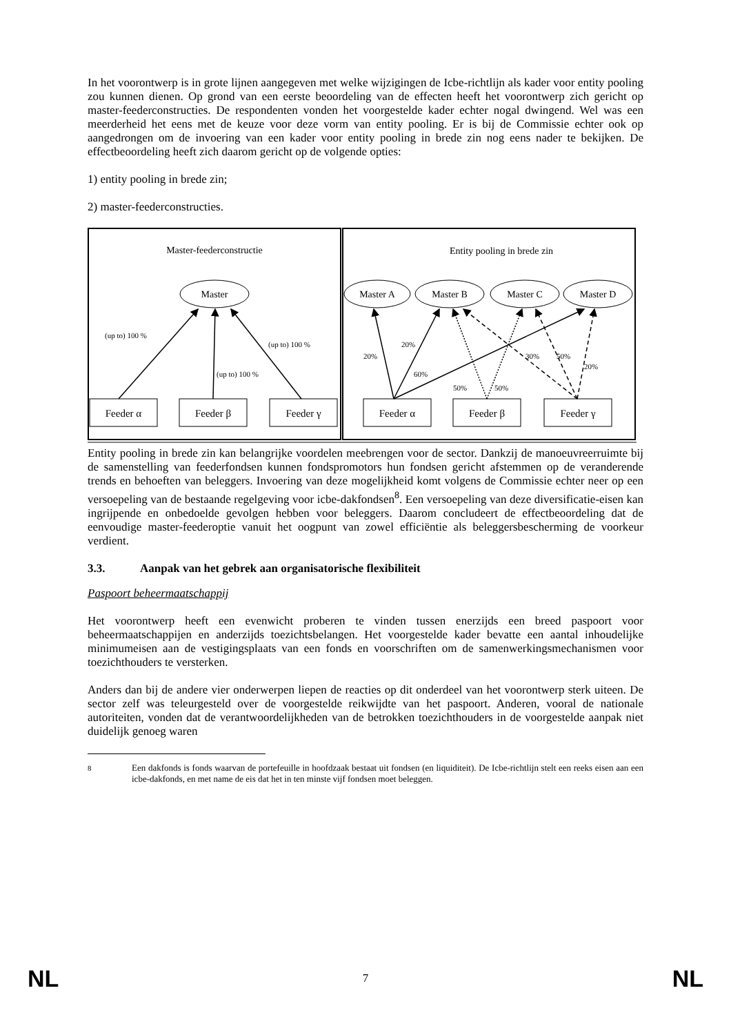In het voorontwerp is in grote lijnen aangegeven met welke wijzigingen de Icbe-richtlijn als kader voor entity pooling zou kunnen dienen. Op grond van een eerste beoordeling van de effecten heeft het voorontwerp zich gericht op master-feederconstructies. De respondenten vonden het voorgestelde kader echter nogal dwingend. Wel was een meerderheid het eens met de keuze voor deze vorm van entity pooling. Er is bij de Commissie echter ook op aangedrongen om de invoering van een kader voor entity pooling in brede zin nog eens nader te bekijken. De effectbeoordeling heeft zich daarom gericht op de volgende opties:
1) entity pooling in brede zin;
2) master-feederconstructies.
Master-feederconstructie
Entity pooling in brede zin
Master
Master A
Master B
Master C
Master D
(up to) 100 %
(up to) 100 %
(up to) 100 %
20%
20%
60%
50%
50%
30%
50%
20%
Feeder α
Feeder β
Feeder γ
Feeder α
Feeder β
Feeder γ
Entity pooling in brede zin kan belangrijke voordelen meebrengen voor de sector. Dankzij de manoeuvreerruimte bij de samenstelling van feederfondsen kunnen fondspromotors hun fondsen gericht afstemmen op de veranderende trends en behoeften van beleggers. Invoering van deze mogelijkheid komt volgens de Commissie echter neer op een versoepeling van de bestaande regelgeving voor icbe-dakfondsen<sup>8</sup>. Een versoepeling van deze diversificatie-eisen kan ingrijpende en onbedoelde gevolgen hebben voor beleggers. Daarom concludeert de effectbeoordeling dat de eenvoudige master-feederoptie vanuit het oogpunt van zowel efficiëntie als beleggersbescherming de voorkeur verdient.
3.3. Aanpak van het gebrek aan organisatorische flexibiliteit
Paspoort beheermaatschappij
Het voorontwerp heeft een evenwicht proberen te vinden tussen enerzijds een breed paspoort voor beheermaatschappijen en anderzijds toezichtsbelangen. Het voorgestelde kader bevatte een aantal inhoudelijke minimumeisen aan de vestigingsplaats van een fonds en voorschriften om de samenwerkingsmechanismen voor toezichthouders te versterken.
Anders dan bij de andere vier onderwerpen liepen de reacties op dit onderdeel van het voorontwerp sterk uiteen. De sector zelf was teleurgesteld over de voorgestelde reikwijdte van het paspoort. Anderen, vooral de nationale autoriteiten, vonden dat de verantwoordelijkheden van de betrokken toezichthouders in de voorgestelde aanpak niet duidelijk genoeg waren
<sup>8</sup> Een dakfonds is fonds waarvan de portefeuille in hoofdzaak bestaat uit fondsen (en liquiditeit). De Icbe-richtlijn stelt een reeks eisen aan een icbe-dakfonds, en met name de eis dat het in ten minste vijf fondsen moet beleggen.
NL 7 NL